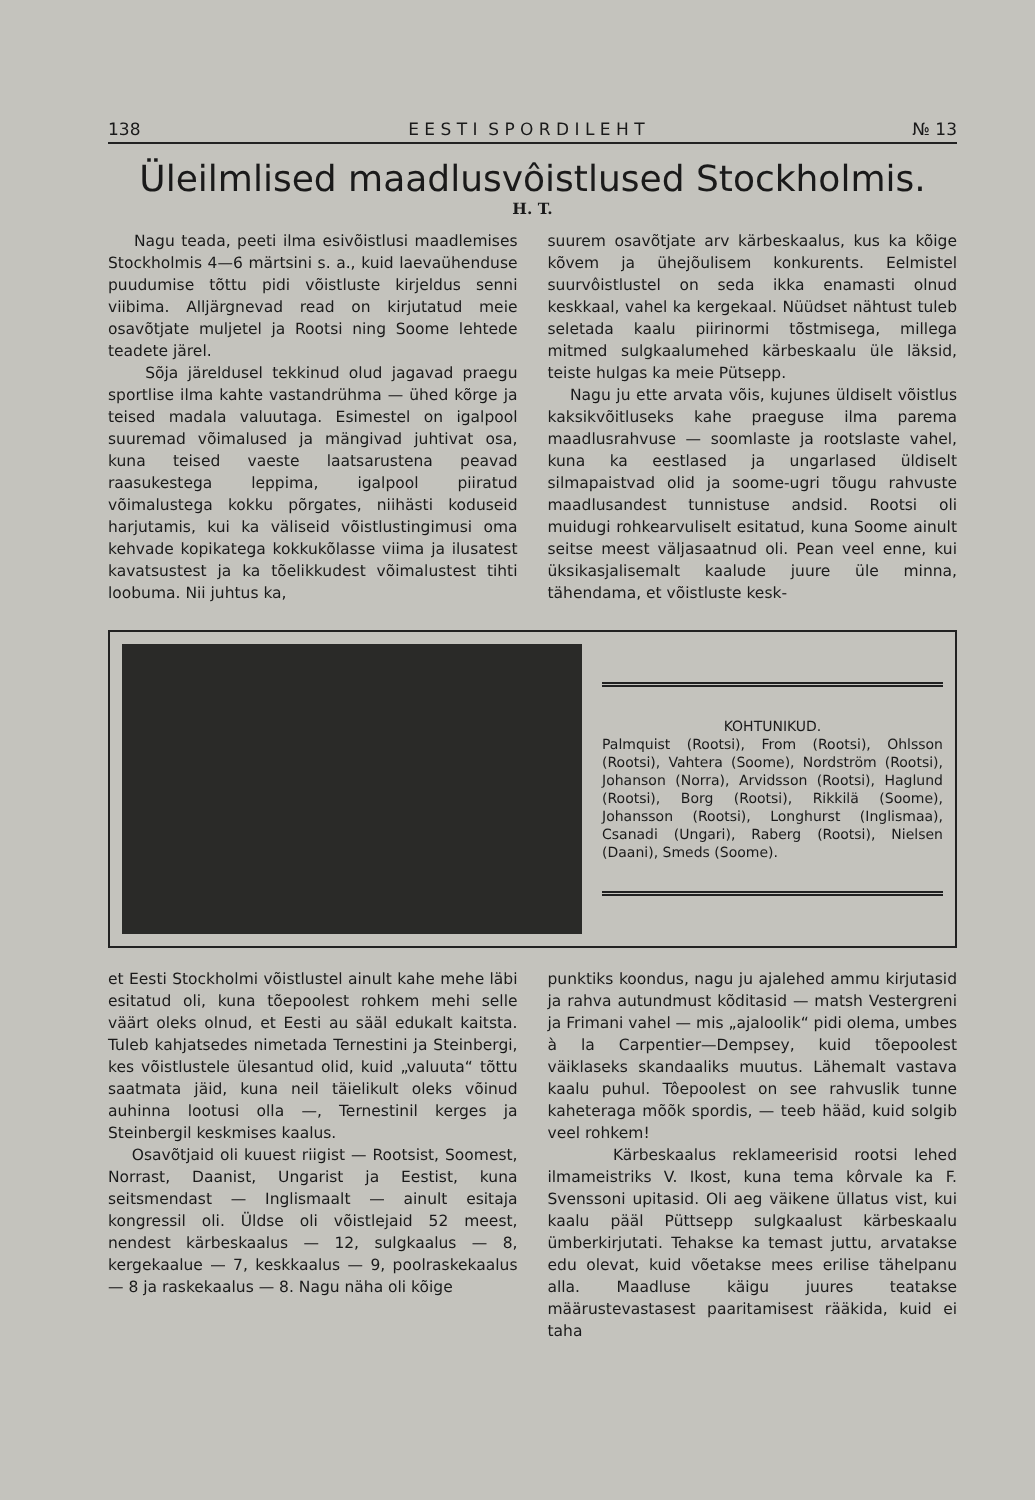138 E E S T I S P O R D I L E H T № 13
Üleilmlised maadlusvôistlused Stockholmis.
H. T.
Nagu teada, peeti ilma esivõistlusi maadlemises Stockholmis 4—6 märtsini s. a., kuid laevaühenduse puudumise tõttu pidi võistluste kirjeldus senni viibima. Alljärgnevad read on kirjutatud meie osavõtjate muljetel ja Rootsi ning Soome lehtede teadete järel.
Sõja järeldusel tekkinud olud jagavad praegu sportlise ilma kahte vastandrühma — ühed kõrge ja teised madala valuutaga. Esimestel on igalpool suuremad võimalused ja mängivad juhtivat osa, kuna teised vaeste laatsarustena peavad raasukestega leppima, igalpool piiratud võimalustega kokku põrgates, niihästi koduseid harjutamis, kui ka väliseid võistlustingimusi oma kehvade kopikatega kokkukõlasse viima ja ilusatest kavatsustest ja ka tõelikkudest võimalustest tihti loobuma. Nii juhtus ka,
suurem osavõtjate arv kärbeskaalus, kus ka kõige kõvem ja ühejõulisem konkurents. Eelmistel suurvôistlustel on seda ikka enamasti olnud keskkaal, vahel ka kergekaal. Nüüdset nähtust tuleb seletada kaalu piirinormi tõstmisega, millega mitmed sulgkaalumehed kärbeskaalu üle läksid, teiste hulgas ka meie Pütsepp.
Nagu ju ette arvata võis, kujunes üldiselt võistlus kaksikvõitluseks kahe praeguse ilma parema maadlusrahvuse — soomlaste ja rootslaste vahel, kuna ka eestlased ja ungarlased üldiselt silmapaistvad olid ja soome-ugri tõugu rahvuste maadlusandest tunnistuse andsid. Rootsi oli muidugi rohkearvuliselt esitatud, kuna Soome ainult seitse meest väljasaatnud oli. Pean veel enne, kui üksikasjalisemalt kaalude juure üle minna, tähendama, et võistluste kesk-
KOHTUNIKUD.
Palmquist (Rootsi), From (Rootsi), Ohlsson (Rootsi), Vahtera (Soome), Nordström (Rootsi), Johanson (Norra), Arvidsson (Rootsi), Haglund (Rootsi), Borg (Rootsi), Rikkilä (Soome), Johansson (Rootsi), Longhurst (Inglismaa), Csanadi (Ungari), Raberg (Rootsi), Nielsen (Daani), Smeds (Soome).
et Eesti Stockholmi võistlustel ainult kahe mehe läbi esitatud oli, kuna tõepoolest rohkem mehi selle väärt oleks olnud, et Eesti au sääl edukalt kaitsta. Tuleb kahjatsedes nimetada Ternestini ja Steinbergi, kes võistlustele ülesantud olid, kuid „valuuta“ tõttu saatmata jäid, kuna neil täielikult oleks võinud auhinna lootusi olla —, Ternestinil kerges ja Steinbergil keskmises kaalus.
Osavõtjaid oli kuuest riigist — Rootsist, Soomest, Norrast, Daanist, Ungarist ja Eestist, kuna seitsmendast — Inglismaalt — ainult esitaja kongressil oli. Üldse oli võistlejaid 52 meest, nendest kärbeskaalus — 12, sulgkaalus — 8, kergekaalue — 7, keskkaalus — 9, poolraskekaalus — 8 ja raskekaalus — 8. Nagu näha oli kõige
punktiks koondus, nagu ju ajalehed ammu kirjutasid ja rahva autundmust kõditasid — matsh Vestergreni ja Frimani vahel — mis „ajaloolik“ pidi olema, umbes à la Carpentier—Dempsey, kuid tõepoolest väiklaseks skandaaliks muutus. Lähemalt vastava kaalu puhul. Tôepoolest on see rahvuslik tunne kaheteraga mõõk spordis, — teeb hääd, kuid solgib veel rohkem!
Kärbeskaalus reklameerisid rootsi lehed ilmameistriks V. Ikost, kuna tema kôrvale ka F. Svenssoni upitasid. Oli aeg väikene üllatus vist, kui kaalu pääl Püttsepp sulgkaalust kärbeskaalu ümberkirjutati. Tehakse ka temast juttu, arvatakse edu olevat, kuid võetakse mees erilise tähelpanu alla. Maadluse käigu juures teatakse määrustevastasest paaritamisest rääkida, kuid ei taha